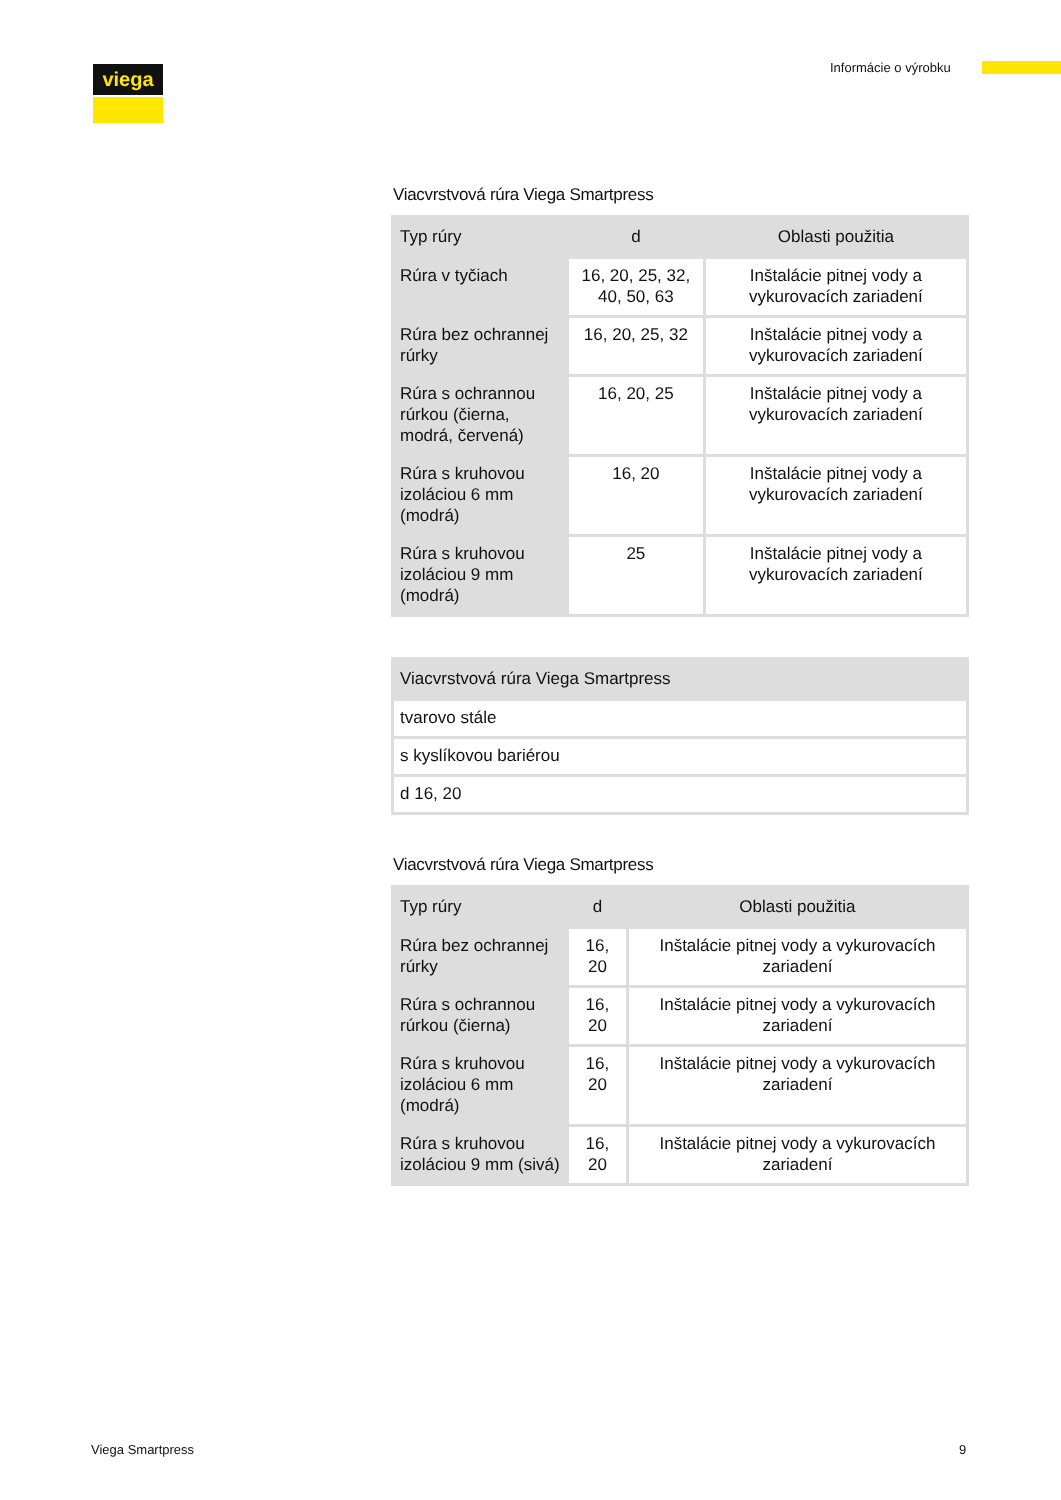viega Informácie o výrobku
Viacvrstvová rúra Viega Smartpress
| Typ rúry | d | Oblasti použitia |
| --- | --- | --- |
| Rúra v tyčiach | 16, 20, 25, 32, 40, 50, 63 | Inštalácie pitnej vody a vykurovacích zariadení |
| Rúra bez ochrannej rúrky | 16, 20, 25, 32 | Inštalácie pitnej vody a vykurovacích zariadení |
| Rúra s ochrannou rúrkou (čierna, modrá, červená) | 16, 20, 25 | Inštalácie pitnej vody a vykurovacích zariadení |
| Rúra s kruhovou izoláciou 6 mm (modrá) | 16, 20 | Inštalácie pitnej vody a vykurovacích zariadení |
| Rúra s kruhovou izoláciou 9 mm (modrá) | 25 | Inštalácie pitnej vody a vykurovacích zariadení |
| Viacvrstvová rúra Viega Smartpress |
| --- |
| tvarovo stále |
| s kyslíkovou bariérou |
| d 16, 20 |
Viacvrstvová rúra Viega Smartpress
| Typ rúry | d | Oblasti použitia |
| --- | --- | --- |
| Rúra bez ochrannej rúrky | 16, 20 | Inštalácie pitnej vody a vykurovacích zariadení |
| Rúra s ochrannou rúrkou (čierna) | 16, 20 | Inštalácie pitnej vody a vykurovacích zariadení |
| Rúra s kruhovou izoláciou 6 mm (modrá) | 16, 20 | Inštalácie pitnej vody a vykurovacích zariadení |
| Rúra s kruhovou izoláciou 9 mm (sivá) | 16, 20 | Inštalácie pitnej vody a vykurovacích zariadení |
Viega Smartpress 9